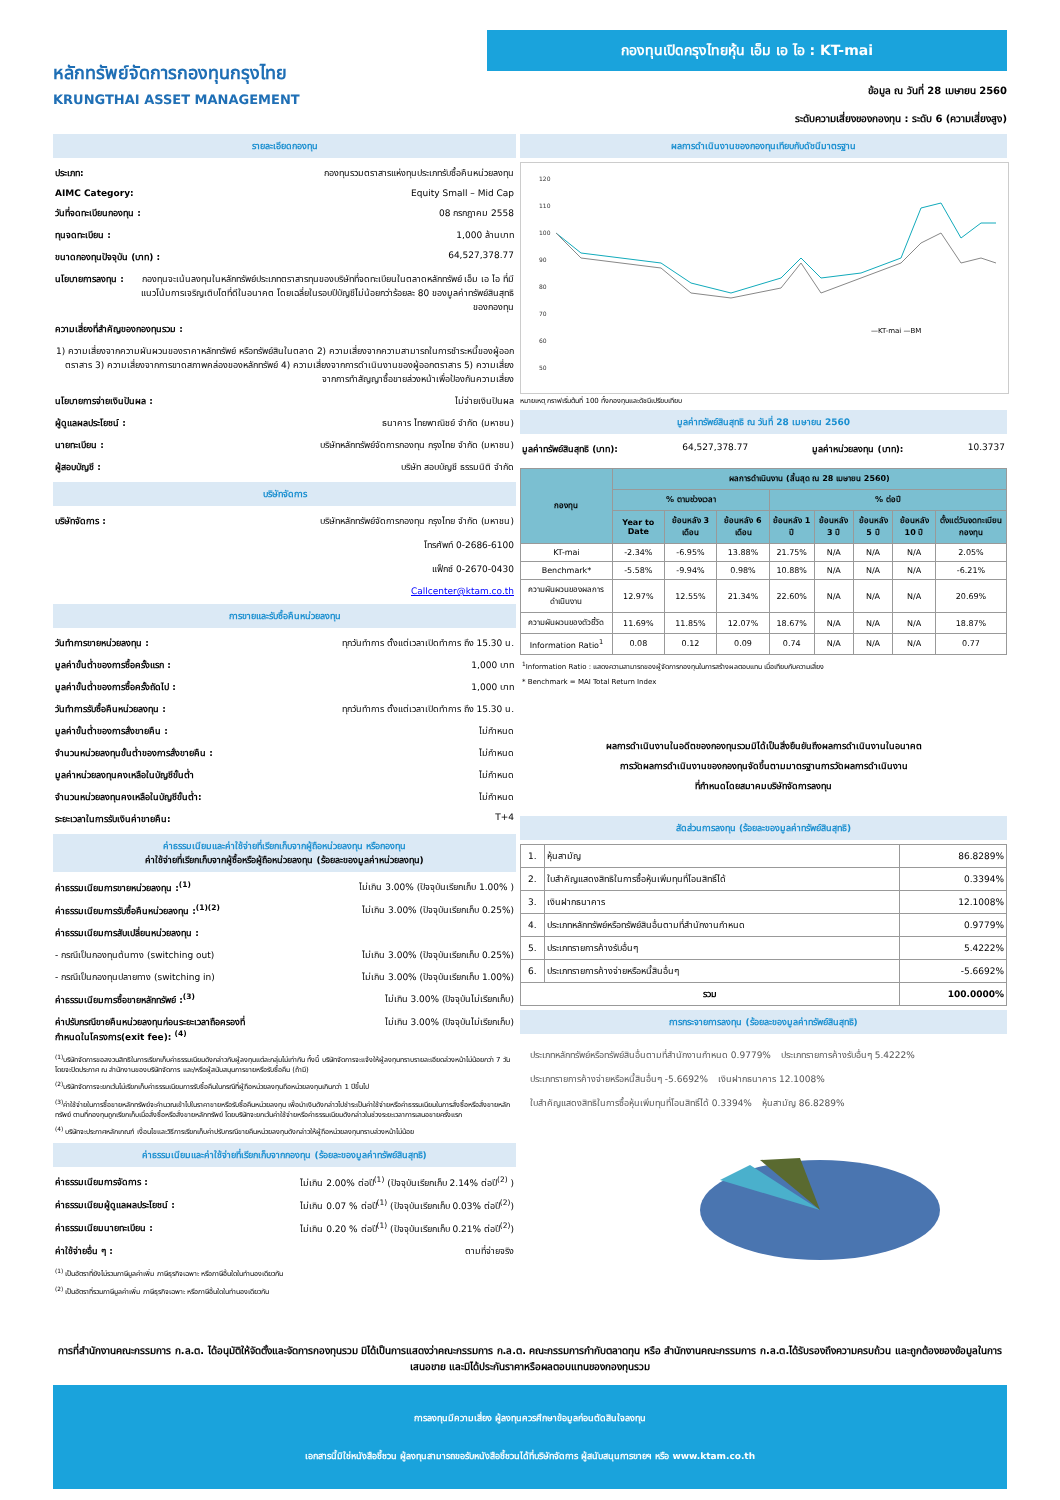หลักทรัพย์จัดการกองทุนกรุงไทย
KRUNGTHAI ASSET MANAGEMENT
กองทุนเปิดกรุงไทยหุ้น เอ็ม เอ ไอ : KT-mai
ข้อมูล ณ วันที่ 28 เมษายน 2560
ระดับความเสี่ยงของกองทุน : ระดับ 6 (ความเสี่ยงสูง)
รายละเอียดกองทุน
ประเภท: กองทุนรวมตราสารแห่งทุนประเภทรับซื้อคืนหน่วยลงทุน
AIMC Category: Equity Small – Mid Cap
วันที่จดทะเบียนกองทุน : 08 กรกฎาคม 2558
ทุนจดทะเบียน : 1,000 ล้านบาท
ขนาดกองทุนปัจจุบัน (บาท) : 64,527,378.77
นโยบายการลงทุน : กองทุนจะเน้นลงทุนในหลักทรัพย์ประเภทตราสารทุนของบริษัทที่จดทะเบียนในตลาดหลักทรัพย์ เอ็ม เอ ไอ ที่มีแนวโน้มการเจริญเติบโตที่ดีในอนาคต โดยเฉลี่ยในรอบปีบัญชีไม่น้อยกว่าร้อยละ 80 ของมูลค่าทรัพย์สินสุทธิของกองทุน
ความเสี่ยงที่สำคัญของกองทุนรวม :
1) ความเสี่ยงจากความผันผวนของราคาหลักทรัพย์ หรือทรัพย์สินในตลาด 2) ความเสี่ยงจากความสามารถในการชำระหนี้ของผู้ออกตราสาร 3) ความเสี่ยงจากการขาดสภาพคล่องของหลักทรัพย์ 4) ความเสี่ยงจากการดำเนินงานของผู้ออกตราสาร 5) ความเสี่ยงจากการทำสัญญาซื้อขายล่วงหน้าเพื่อป้องกันความเสี่ยง
นโยบายการจ่ายเงินปันผล : ไม่จ่ายเงินปันผล
ผู้ดูแลผลประโยชน์ : ธนาคาร ไทยพาณิชย์ จำกัด (มหาชน)
นายทะเบียน : บริษัทหลักทรัพย์จัดการกองทุน กรุงไทย จำกัด (มหาชน)
ผู้สอบบัญชี : บริษัท สอบบัญชี ธรรมนิติ จำกัด
บริษัทจัดการ
บริษัทจัดการ : บริษัทหลักทรัพย์จัดการกองทุน กรุงไทย จำกัด (มหาชน)
โทรศัพท์ 0-2686-6100
แฟ็กซ์ 0-2670-0430
Callcenter@ktam.co.th
การขายและรับซื้อคืนหน่วยลงทุน
วันทำการขายหน่วยลงทุน : ทุกวันทำการ ตั้งแต่เวลาเปิดทำการ ถึง 15.30 น.
มูลค่าขั้นต่ำของการซื้อครั้งแรก : 1,000 บาท
มูลค่าขั้นต่ำของการซื้อครั้งถัดไป : 1,000 บาท
วันทำการรับซื้อคืนหน่วยลงทุน : ทุกวันทำการ ตั้งแต่เวลาเปิดทำการ ถึง 15.30 น.
มูลค่าขั้นต่ำของการสั่งขายคืน : ไม่กำหนด
จำนวนหน่วยลงทุนขั้นต่ำของการสั่งขายคืน : ไม่กำหนด
มูลค่าหน่วยลงทุนคงเหลือในบัญชีขั้นต่ำ ไม่กำหนด
จำนวนหน่วยลงทุนคงเหลือในบัญชีขั้นต่ำ: ไม่กำหนด
ระยะเวลาในการรับเงินค่าขายคืน: T+4
ค่าธรรมเนียมและค่าใช้จ่ายที่เรียกเก็บจากผู้ถือหน่วยลงทุน หรือกองทุน
ค่าใช้จ่ายที่เรียกเก็บจากผู้ซื้อหรือผู้ถือหน่วยลงทุน (ร้อยละของมูลค่าหน่วยลงทุน)
ค่าธรรมเนียมการขายหน่วยลงทุน :<sup>(1)</sup> ไม่เกิน 3.00% (ปัจจุบันเรียกเก็บ 1.00% )
ค่าธรรมเนียมการรับซื้อคืนหน่วยลงทุน :<sup>(1)(2)</sup> ไม่เกิน 3.00% (ปัจจุบันเรียกเก็บ 0.25%)
ค่าธรรมเนียมการสับเปลี่ยนหน่วยลงทุน :
- กรณีเป็นกองทุนต้นทาง (switching out) ไม่เกิน 3.00% (ปัจจุบันเรียกเก็บ 0.25%)
- กรณีเป็นกองทุนปลายทาง (switching in) ไม่เกิน 3.00% (ปัจจุบันเรียกเก็บ 1.00%)
ค่าธรรมเนียมการซื้อขายหลักทรัพย์ :<sup>(3)</sup> ไม่เกิน 3.00% (ปัจจุบันไม่เรียกเก็บ)
ค่าปรับกรณีขายคืนหน่วยลงทุนก่อนระยะเวลาถือครองที่
กำหนดในโครงการ(exit fee): <sup>(4)</sup> ไม่เกิน 3.00% (ปัจจุบันไม่เรียกเก็บ)
<sup>(1)</sup> บริษัทจัดการขอสงวนสิทธิในการเรียกเก็บค่าธรรมเนียมดังกล่าวกับผู้ลงทุนแต่ละกลุ่มไม่เท่ากัน ทั้งนี้ บริษัทจัดการจะแจ้งให้ผู้ลงทุนทราบรายละเอียดล่วงหน้าไม่น้อยกว่า 7 วัน โดยจะปิดประกาศ ณ สำนักงานของบริษัทจัดการ และ/หรือผู้สนับสนุนการขายหรือรับซื้อคืน (ถ้ามี)
<sup>(2)</sup> บริษัทจัดการจะยกเว้นไม่เรียกเก็บค่าธรรมเนียมการรับซื้อคืนในกรณีที่ผู้ถือหน่วยลงทุนถือหน่วยลงทุนเกินกว่า 1 ปีขึ้นไป
<sup>(3)</sup> ค่าใช้จ่ายในการซื้อขายหลักทรัพย์จะคำนวณเข้าไปในราคาขายหรือรับซื้อคืนหน่วยลงทุน เพื่อนำเงินดังกล่าวไปชำระเป็นค่าใช้จ่ายหรือค่าธรรมเนียมในการสั่งซื้อหรือสั่งขายหลักทรัพย์ ตามที่กองทุนถูกเรียกเก็บเมื่อสั่งซื้อหรือสั่งขายหลักทรัพย์ โดยบริษัทจะยกเว้นค่าใช้จ่ายหรือค่าธรรมเนียมดังกล่าวในช่วงระยะเวลาการเสนอขายครั้งแรก
<sup>(4)</sup> บริษัทจะประกาศหลักเกณฑ์ เงื่อนไขและวิธีการเรียกเก็บค่าปรับกรณีขายคืนหน่วยลงทุนดังกล่าวให้ผู้ถือหน่วยลงทุนทราบล่วงหน้าไม่น้อย
ค่าธรรมเนียมและค่าใช้จ่ายที่เรียกเก็บจากกองทุน (ร้อยละของมูลค่าทรัพย์สินสุทธิ)
ค่าธรรมเนียมการจัดการ : ไม่เกิน 2.00% ต่อปี<sup>(1)</sup> (ปัจจุบันเรียกเก็บ 2.14% ต่อปี<sup>(2)</sup> )
ค่าธรรมเนียมผู้ดูแลผลประโยชน์ : ไม่เกิน 0.07 % ต่อปี<sup>(1)</sup> (ปัจจุบันเรียกเก็บ 0.03% ต่อปี<sup>(2)</sup>)
ค่าธรรมเนียมนายทะเบียน : ไม่เกิน 0.20 % ต่อปี<sup>(1)</sup> (ปัจจุบันเรียกเก็บ 0.21% ต่อปี<sup>(2)</sup>)
ค่าใช้จ่ายอื่น ๆ : ตามที่จ่ายจริง
<sup>(1)</sup> เป็นอัตราที่ยังไม่รวมภาษีมูลค่าเพิ่ม ภาษีธุรกิจเฉพาะ หรือภาษีอื่นใดในทำนองเดียวกัน
<sup>(2)</sup> เป็นอัตราที่รวมภาษีมูลค่าเพิ่ม ภาษีธุรกิจเฉพาะ หรือภาษีอื่นใดในทำนองเดียวกัน
ผลการดำเนินงานของกองทุนเทียบกับดัชนีมาตรฐาน
120
110
100
90
80
70
60
50
—KT-mai —BM
หมายเหตุ กราฟเริ่มต้นที่ 100 ทั้งกองทุนและดัชนีเปรียบเทียบ
มูลค่าทรัพย์สินสุทธิ ณ วันที่ 28 เมษายน 2560
มูลค่าทรัพย์สินสุทธิ (บาท): 64,527,378.77 มูลค่าหน่วยลงทุน (บาท): 10.3737
| กองทุน | ผลการดำเนินงาน (สิ้นสุด ณ 28 เมษายน 2560) | | | | | | | |
| --- | --- | --- | --- | --- | --- | --- | --- | --- |
| | % ตามช่วงเวลา | | | % ต่อปี | | | | |
| | Year to Date | ย้อนหลัง 3 เดือน | ย้อนหลัง 6 เดือน | ย้อนหลัง 1 ปี | ย้อนหลัง 3 ปี | ย้อนหลัง 5 ปี | ย้อนหลัง 10 ปี | ตั้งแต่วันจดทะเบียนกองทุน |
| KT-mai | -2.34% | -6.95% | 13.88% | 21.75% | N/A | N/A | N/A | 2.05% |
| Benchmark* | -5.58% | -9.94% | 0.98% | 10.88% | N/A | N/A | N/A | -6.21% |
| ความผันผวนของผลการดำเนินงาน | 12.97% | 12.55% | 21.34% | 22.60% | N/A | N/A | N/A | 20.69% |
| ความผันผวนของตัวชี้วัด | 11.69% | 11.85% | 12.07% | 18.67% | N/A | N/A | N/A | 18.87% |
| Information Ratio<sup>1</sup> | 0.08 | 0.12 | 0.09 | 0.74 | N/A | N/A | N/A | 0.77 |
<sup>1</sup> Information Ratio : แสดงความสามารถของผู้จัดการกองทุนในการสร้างผลตอบแทน เมื่อเทียบกับความเสี่ยง
* Benchmark = MAI Total Return Index
ผลการดำเนินงานในอดีตของกองทุนรวมมิได้เป็นสิ่งยืนยันถึงผลการดำเนินงานในอนาคต
การวัดผลการดำเนินงานของกองทุนจัดขึ้นตามมาตรฐานการวัดผลการดำเนินงาน
ที่กำหนดโดยสมาคมบริษัทจัดการลงทุน
สัดส่วนการลงทุน (ร้อยละของมูลค่าทรัพย์สินสุทธิ)
| 1. | หุ้นสามัญ | 86.8289% |
| 2. | ใบสำคัญแสดงสิทธิในการซื้อหุ้นเพิ่มทุนที่โอนสิทธิ์ได้ | 0.3394% |
| 3. | เงินฝากธนาคาร | 12.1008% |
| 4. | ประเภทหลักทรัพย์หรือทรัพย์สินอื่นตามที่สำนักงานกำหนด | 0.9779% |
| 5. | ประเภทรายการค้างรับอื่นๆ | 5.4222% |
| 6. | ประเภทรายการค้างจ่ายหรือหนี้สินอื่นๆ | -5.6692% |
| รวม | | 100.0000% |
การกระจายการลงทุน (ร้อยละของมูลค่าทรัพย์สินสุทธิ)
ประเภทหลักทรัพย์หรือทรัพย์สินอื่นตามที่สำนักงานกำหนด 0.9779% ประเภทรายการค้างรับอื่นๆ 5.4222% ประเภทรายการค้างจ่ายหรือหนี้สินอื่นๆ -5.6692% เงินฝากธนาคาร 12.1008% ใบสำคัญแสดงสิทธิในการซื้อหุ้นเพิ่มทุนที่โอนสิทธิ์ได้ 0.3394% หุ้นสามัญ 86.8289%
การที่สำนักงานคณะกรรมการ ก.ล.ต. ได้อนุมัติให้จัดตั้งและจัดการกองทุนรวม มิได้เป็นการแสดงว่าคณะกรรมการ ก.ล.ต. คณะกรรมการกำกับตลาดทุน หรือ สำนักงานคณะกรรมการ ก.ล.ต.ได้รับรองถึงความครบถ้วน และถูกต้องของข้อมูลในการเสนอขาย และมิได้ประกันราคาหรือผลตอบแทนของกองทุนรวม
การลงทุนมีความเสี่ยง ผู้ลงทุนควรศึกษาข้อมูลก่อนตัดสินใจลงทุน
เอกสารนี้มิใช่หนังสือชี้ชวน ผู้ลงทุนสามารถขอรับหนังสือชี้ชวนได้ที่บริษัทจัดการ ผู้สนับสนุนการขายฯ หรือ www.ktam.co.th